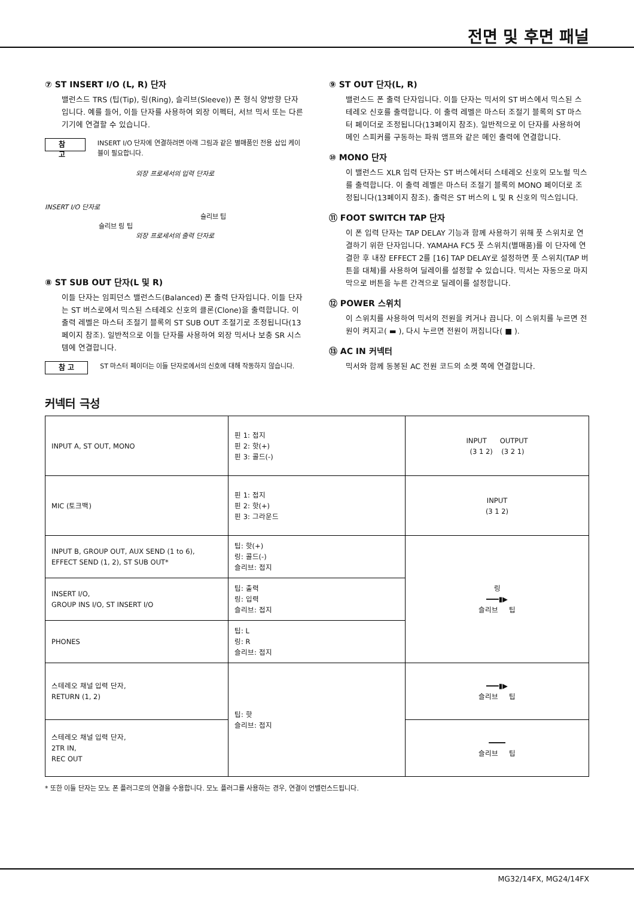전면 및 후면 패널
⑦ ST INSERT I/O (L, R) 단자
밸런스드 TRS (팁(Tip), 링(Ring), 슬리브(Sleeve)) 폰 형식 양방향 단자입니다. 예를 들어, 이들 단자를 사용하여 외장 이펙터, 서브 믹서 또는 다른 기기에 연결할 수 있습니다.
참 고 INSERT I/O 단자에 연결하려면 아래 그림과 같은 별매품인 전용 삽입 케이블이 필요합니다.
외장 프로세서의 입력 단자로
INSERT I/O 단자로
슬리브 팁
슬리브 링 팁
외장 프로세서의 출력 단자로
⑧ ST SUB OUT 단자(L 및 R)
이들 단자는 임피던스 밸런스드(Balanced) 폰 출력 단자입니다. 이들 단자는 ST 버스로에서 믹스된 스테레오 신호의 클론(Clone)을 출력합니다. 이 출력 레벨은 마스터 조절기 블록의 ST SUB OUT 조절기로 조정됩니다(13페이지 참조). 일반적으로 이들 단자를 사용하여 외장 믹서나 보충 SR 시스템에 연결합니다.
참 고 ST 마스터 페이더는 이들 단자로에서의 신호에 대해 작동하지 않습니다.
⑨ ST OUT 단자(L, R)
밸런스드 폰 출력 단자입니다. 이들 단자는 믹서의 ST 버스에서 믹스된 스테레오 신호를 출력합니다. 이 출력 레벨은 마스터 조절기 블록의 ST 마스터 페이더로 조정됩니다(13페이지 참조). 일반적으로 이 단자를 사용하여 메인 스피커를 구동하는 파워 앰프와 같은 메인 출력에 연결합니다.
⑩ MONO 단자
이 밸런스드 XLR 입력 단자는 ST 버스에서터 스테레오 신호의 모노럴 믹스를 출력합니다. 이 출력 레벨은 마스터 조절기 블록의 MONO 페이더로 조정됩니다(13페이지 참조). 출력은 ST 버스의 L 및 R 신호의 믹스입니다.
⑪ FOOT SWITCH TAP 단자
이 폰 입력 단자는 TAP DELAY 기능과 함께 사용하기 위해 풋 스위치로 연결하기 위한 단자입니다. YAMAHA FC5 풋 스위치(별매품)를 이 단자에 연결한 후 내장 EFFECT 2를 [16] TAP DELAY로 설정하면 풋 스위치(TAP 버튼을 대체)를 사용하여 딜레이를 설정할 수 있습니다. 믹서는 자동으로 마지막으로 버튼을 누른 간격으로 딜레이를 설정합니다.
⑫ POWER 스위치
이 스위치를 사용하여 믹서의 전원을 켜거나 끕니다. 이 스위치를 누르면 전원이 켜지고( ▬ ), 다시 누르면 전원이 꺼집니다( ■ ).
⑬ AC IN 커넥터
믹서와 함께 동봉된 AC 전원 코드의 소켓 쪽에 연결합니다.
커넥터 극성
| INPUT A, ST OUT, MONO | 핀 1: 접지 핀 2: 핫(+) 핀 3: 콜드(-) | INPUT OUTPUT (3 1 2) (3 2 1) |
| MIC (토크백) | 핀 1: 접지 핀 2: 핫(+) 핀 3: 그라운드 | INPUT (3 1 2) |
| INPUT B, GROUP OUT, AUX SEND (1 to 6), EFFECT SEND (1, 2), ST SUB OUT* | 팁: 핫(+) 링: 콜드(-) 슬리브: 접지 | 링 ━━━▮▶ 슬리브 팁 |
| INSERT I/O, GROUP INS I/O, ST INSERT I/O | 팁: 출력 링: 입력 슬리브: 접지 | |
| PHONES | 팁: L 링: R 슬리브: 접지 | |
| 스테레오 채널 입력 단자, RETURN (1, 2) | 팁: 핫 슬리브: 접지 | ━━━▮▶ 슬리브 팁 |
| 스테레오 채널 입력 단자, 2TR IN, REC OUT | | ━━━━ 슬리브 팁 |
* 또한 이들 단자는 모노 폰 플러그로의 연결을 수용합니다. 모노 플러그를 사용하는 경우, 연결이 언밸런스드됩니다.
MG32/14FX, MG24/14FX